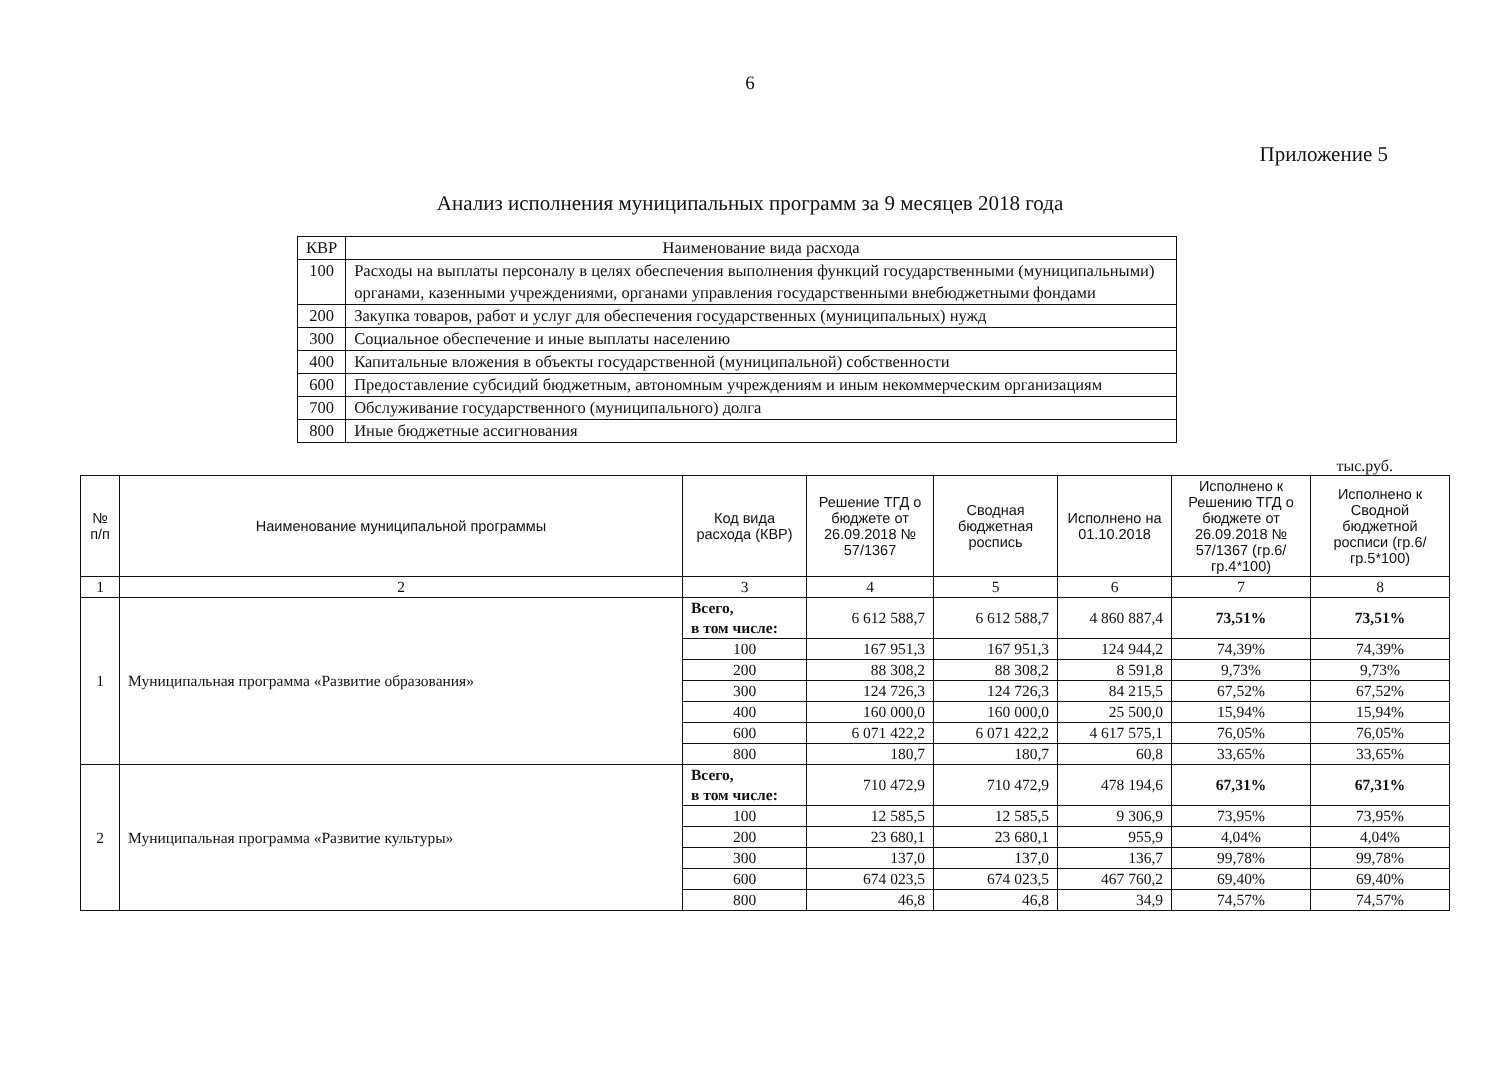6
Приложение 5
Анализ исполнения муниципальных программ за 9 месяцев 2018 года
| КВР | Наименование вида расхода |
| --- | --- |
| 100 | Расходы на выплаты персоналу в целях обеспечения выполнения функций государственными (муниципальными) органами, казенными учреждениями, органами управления государственными внебюджетными фондами |
| 200 | Закупка товаров, работ и услуг для обеспечения государственных (муниципальных) нужд |
| 300 | Социальное обеспечение и иные выплаты населению |
| 400 | Капитальные вложения в объекты государственной (муниципальной) собственности |
| 600 | Предоставление субсидий бюджетным, автономным учреждениям и иным некоммерческим организациям |
| 700 | Обслуживание государственного (муниципального) долга |
| 800 | Иные бюджетные ассигнования |
тыс.руб.
| № п/п | Наименование муниципальной программы | Код вида расхода (КВР) | Решение ТГД о бюджете от 26.09.2018 № 57/1367 | Сводная бюджетная роспись | Исполнено на 01.10.2018 | Исполнено к Решению ТГД о бюджете от 26.09.2018 № 57/1367 (гр.6/гр.4*100) | Исполнено к Сводной бюджетной росписи (гр.6/гр.5*100) |
| --- | --- | --- | --- | --- | --- | --- | --- |
| 1 | 2 | 3 | 4 | 5 | 6 | 7 | 8 |
| 1 | Муниципальная программа «Развитие образования» | Всего, в том числе: | 6 612 588,7 | 6 612 588,7 | 4 860 887,4 | 73,51% | 73,51% |
| | | 100 | 167 951,3 | 167 951,3 | 124 944,2 | 74,39% | 74,39% |
| | | 200 | 88 308,2 | 88 308,2 | 8 591,8 | 9,73% | 9,73% |
| | | 300 | 124 726,3 | 124 726,3 | 84 215,5 | 67,52% | 67,52% |
| | | 400 | 160 000,0 | 160 000,0 | 25 500,0 | 15,94% | 15,94% |
| | | 600 | 6 071 422,2 | 6 071 422,2 | 4 617 575,1 | 76,05% | 76,05% |
| | | 800 | 180,7 | 180,7 | 60,8 | 33,65% | 33,65% |
| 2 | Муниципальная программа «Развитие культуры» | Всего, в том числе: | 710 472,9 | 710 472,9 | 478 194,6 | 67,31% | 67,31% |
| | | 100 | 12 585,5 | 12 585,5 | 9 306,9 | 73,95% | 73,95% |
| | | 200 | 23 680,1 | 23 680,1 | 955,9 | 4,04% | 4,04% |
| | | 300 | 137,0 | 137,0 | 136,7 | 99,78% | 99,78% |
| | | 600 | 674 023,5 | 674 023,5 | 467 760,2 | 69,40% | 69,40% |
| | | 800 | 46,8 | 46,8 | 34,9 | 74,57% | 74,57% |